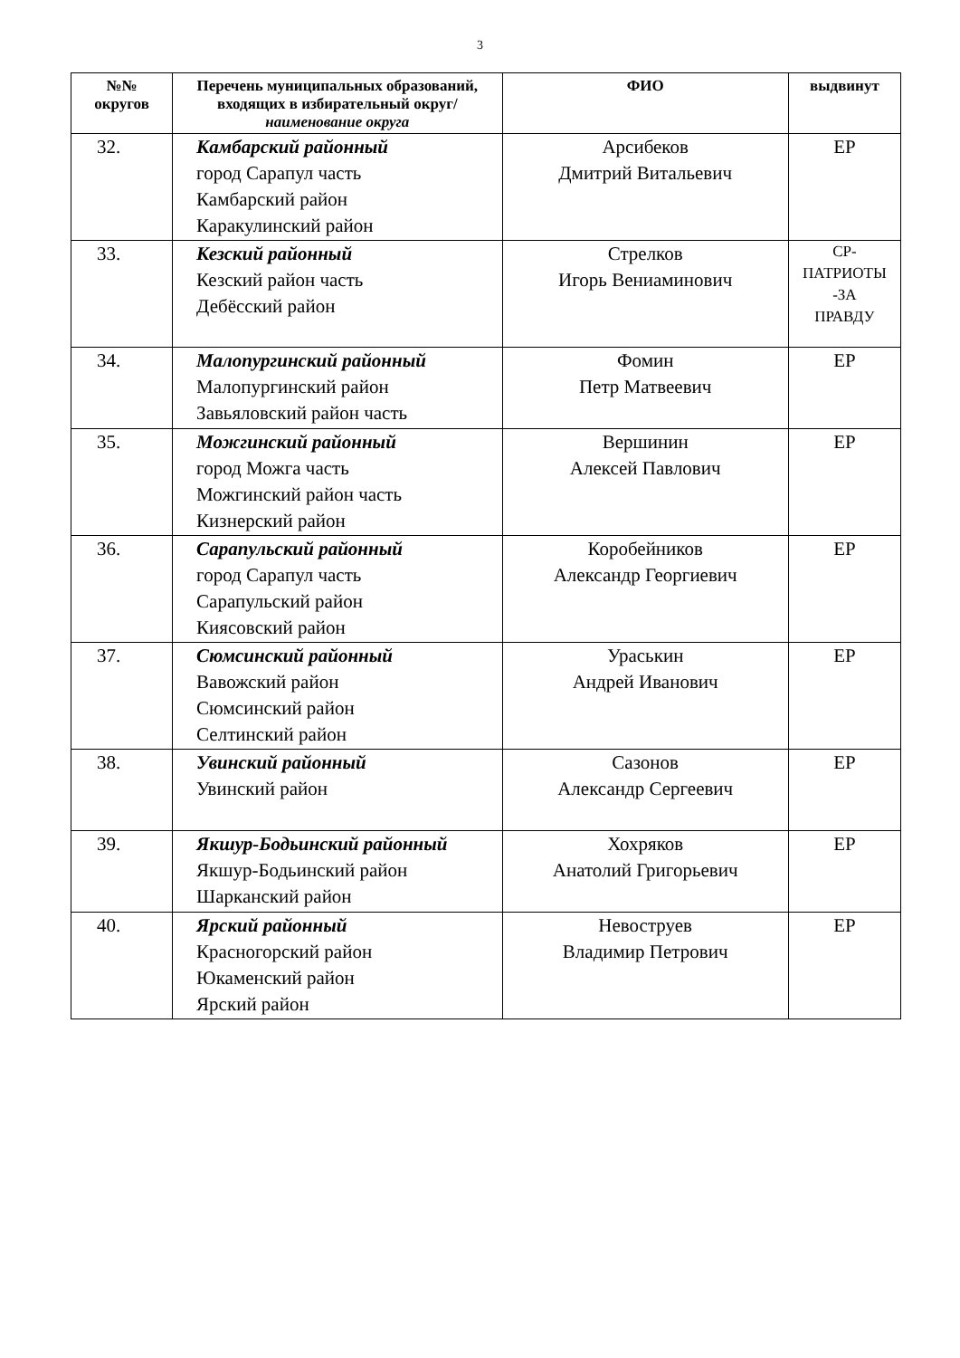3
| №№ округов | Перечень муниципальных образований, входящих в избирательный округ/ наименование округа | ФИО | выдвинут |
| --- | --- | --- | --- |
| 32. | Камбарский районный город Сарапул часть Камбарский район Каракулинский район | Арсибеков Дмитрий Витальевич | ЕР |
| 33. | Кезский районный Кезский район часть Дебёсский район | Стрелков Игорь Вениаминович | СР- ПАТРИОТЫ -ЗА ПРАВДУ |
| 34. | Малопургинский районный Малопургинский район Завьяловский район часть | Фомин Петр Матвеевич | ЕР |
| 35. | Можгинский районный город Можга часть Можгинский район часть Кизнерский район | Вершинин Алексей Павлович | ЕР |
| 36. | Сарапульский районный город Сарапул часть Сарапульский район Киясовский район | Коробейников Александр Георгиевич | ЕР |
| 37. | Сюмсинский районный Вавожский район Сюмсинский район Селтинский район | Ураськин Андрей Иванович | ЕР |
| 38. | Увинский районный Увинский район | Сазонов Александр Сергеевич | ЕР |
| 39. | Якшур-Бодьинский районный Якшур-Бодьинский район Шарканский район | Хохряков Анатолий Григорьевич | ЕР |
| 40. | Ярский районный Красногорский район Юкаменский район Ярский район | Невоструев Владимир Петрович | ЕР |